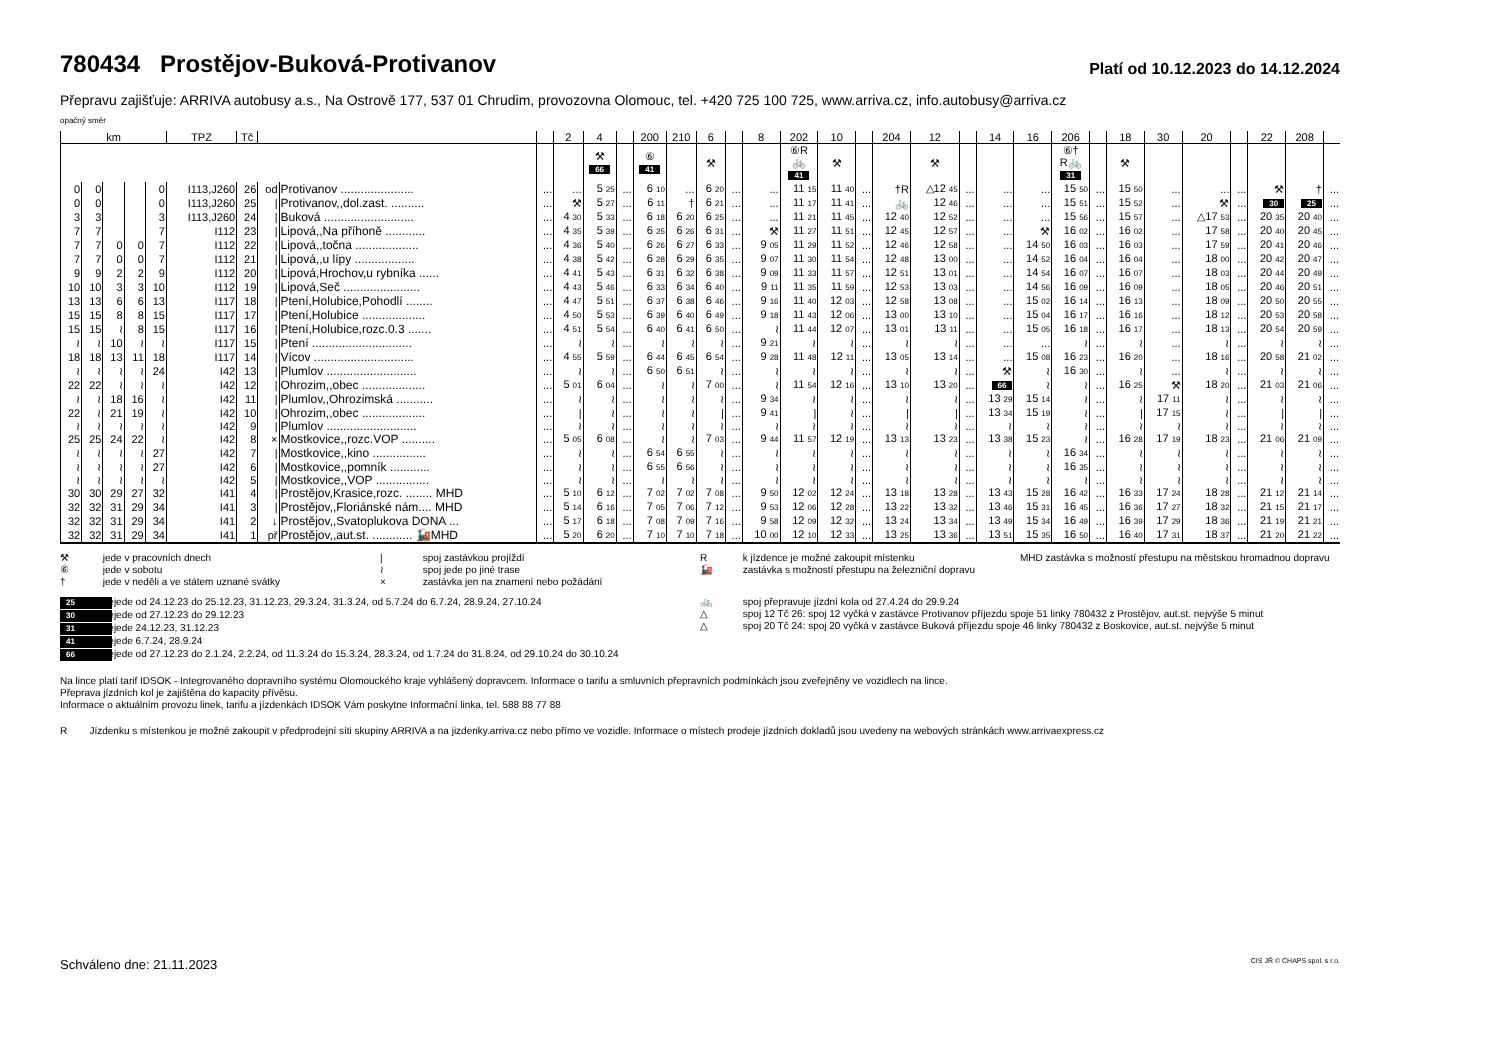780434 Prostějov-Buková-Protivanov
Platí od 10.12.2023 do 14.12.2024
Přepravu zajišťuje: ARRIVA autobusy a.s., Na Ostrově 177, 537 01 Chrudim, provozovna Olomouc, tel. +420 725 100 725, www.arriva.cz, info.autobusy@arriva.cz
opačný směr
| km | | | | | TPZ | Tč | | | | 2 | 4 | | 200 | 210 | 6 | | 8 | 202 | 10 | | 204 | 12 | | 14 | 16 | 206 | | 18 | 30 | 20 | | 22 | 208 | |
| --- | --- | --- | --- | --- | --- | --- | --- | --- | --- | --- | --- | --- | --- | --- | --- | --- | --- | --- | --- | --- | --- | --- | --- | --- | --- | --- | --- | --- | --- | --- | --- | --- | --- | --- |
| | | | | | | | | | | | ⚒ 66 | | ⑥ 41 | | ⚒ | | | ⑥R 🚲 41 | ⚒ | | | ⚒ | | | | ⑥† R🚲 31 | | ⚒ | | | | | | |
| 0 | 0 | | | 0 | I113,J260 | 26 | od | Protivanov ...................... | ... | ... | 5 25 | ... | 6 10 | ... | 6 20 | ... | ... | 11 15 | 11 40 | ... | †R | △12 45 | ... | ... | ... | 15 50 | ... | 15 50 | ... | ... | ... | ⚒ | † | ... |
| 0 | 0 | | | 0 | I113,J260 | 25 | / | Protivanov,,dol.zast. .......... | ... | ⚒ | 5 27 | ... | 6 11 | † | 6 21 | ... | ... | 11 17 | 11 41 | ... | 🚲 | 12 46 | ... | ... | ... | 15 51 | ... | 15 52 | ... | ⚒ | ... | 30 | 25 | ... |
| 3 | 3 | | | 3 | I113,J260 | 24 | / | Buková ........................... | ... | 4 30 | 5 33 | ... | 6 18 | 6 20 | 6 25 | ... | ... | 11 21 | 11 45 | ... | 12 40 | 12 52 | ... | ... | ... | 15 56 | ... | 15 57 | ... | △17 53 | ... | 20 35 | 20 40 | ... |
| 7 | 7 | | | 7 | I112 | 23 | / | Lipová,,Na příhoně ............ | ... | 4 35 | 5 39 | ... | 6 25 | 6 26 | 6 31 | ... | ⚒ | 11 27 | 11 51 | ... | 12 45 | 12 57 | ... | ... | ⚒ | 16 02 | ... | 16 02 | ... | 17 58 | ... | 20 40 | 20 45 | ... |
| 7 | 7 | 0 | 0 | 7 | I112 | 22 | / | Lipová,,točna ................... | ... | 4 36 | 5 40 | ... | 6 26 | 6 27 | 6 33 | ... | 9 05 | 11 29 | 11 52 | ... | 12 46 | 12 58 | ... | ... | 14 50 | 16 03 | ... | 16 03 | ... | 17 59 | ... | 20 41 | 20 46 | ... |
| 7 | 7 | 0 | 0 | 7 | I112 | 21 | / | Lipová,,u lípy .................. | ... | 4 38 | 5 42 | ... | 6 28 | 6 29 | 6 35 | ... | 9 07 | 11 30 | 11 54 | ... | 12 48 | 13 00 | ... | ... | 14 52 | 16 04 | ... | 16 04 | ... | 18 00 | ... | 20 42 | 20 47 | ... |
| 9 | 9 | 2 | 2 | 9 | I112 | 20 | / | Lipová,Hrochov,u rybníka ...... | ... | 4 41 | 5 43 | ... | 6 31 | 6 32 | 6 38 | ... | 9 09 | 11 33 | 11 57 | ... | 12 51 | 13 01 | ... | ... | 14 54 | 16 07 | ... | 16 07 | ... | 18 03 | ... | 20 44 | 20 49 | ... |
| 10 | 10 | 3 | 3 | 10 | I112 | 19 | / | Lipová,Seč ....................... | ... | 4 43 | 5 46 | ... | 6 33 | 6 34 | 6 40 | ... | 9 11 | 11 35 | 11 59 | ... | 12 53 | 13 03 | ... | ... | 14 56 | 16 09 | ... | 16 09 | ... | 18 05 | ... | 20 46 | 20 51 | ... |
| 13 | 13 | 6 | 6 | 13 | I117 | 18 | / | Ptení,Holubice,Pohodlí ........ | ... | 4 47 | 5 51 | ... | 6 37 | 6 38 | 6 46 | ... | 9 16 | 11 40 | 12 03 | ... | 12 58 | 13 08 | ... | ... | 15 02 | 16 14 | ... | 16 13 | ... | 18 09 | ... | 20 50 | 20 55 | ... |
| 15 | 15 | 8 | 8 | 15 | I117 | 17 | / | Ptení,Holubice ................... | ... | 4 50 | 5 53 | ... | 6 39 | 6 40 | 6 49 | ... | 9 18 | 11 43 | 12 06 | ... | 13 00 | 13 10 | ... | ... | 15 04 | 16 17 | ... | 16 16 | ... | 18 12 | ... | 20 53 | 20 58 | ... |
| 15 | 15 | ≀ | 8 | 15 | I117 | 16 | / | Ptení,Holubice,rozc.0.3 ....... | ... | 4 51 | 5 54 | ... | 6 40 | 6 41 | 6 50 | ... | ≀ | 11 44 | 12 07 | ... | 13 01 | 13 11 | ... | ... | 15 05 | 16 18 | ... | 16 17 | ... | 18 13 | ... | 20 54 | 20 59 | ... |
| ≀ | ≀ | 10 | ≀ | ≀ | I117 | 15 | / | Ptení .............................. | ... | ≀ | ≀ | ... | ≀ | ≀ | ≀ | ... | 9 21 | ≀ | ≀ | ... | ≀ | ≀ | ... | ... | ... | ≀ | ... | ≀ | ... | ≀ | ... | ≀ | ≀ | ... |
| 18 | 18 | 13 | 11 | 18 | I117 | 14 | / | Vícov .............................. | ... | 4 55 | 5 59 | ... | 6 44 | 6 45 | 6 54 | ... | 9 28 | 11 48 | 12 11 | ... | 13 05 | 13 14 | ... | ... | 15 08 | 16 23 | ... | 16 20 | ... | 18 16 | ... | 20 58 | 21 02 | ... |
| ≀ | ≀ | ≀ | ≀ | 24 | I42 | 13 | / | Plumlov ........................... | ... | ≀ | ≀ | ... | 6 50 | 6 51 | ≀ | ... | ≀ | ≀ | ≀ | ... | ≀ | ≀ | ... | ⚒ | ≀ | 16 30 | ... | ≀ | ... | ≀ | ... | ≀ | ≀ | ... |
| 22 | 22 | ≀ | ≀ | ≀ | I42 | 12 | / | Ohrozim,,obec ................... | ... | 5 01 | 6 04 | ... | ≀ | ≀ | 7 00 | ... | ≀ | 11 54 | 12 16 | ... | 13 10 | 13 20 | ... | 66 | ≀ | ≀ | ... | 16 25 | ⚒ | 18 20 | ... | 21 03 | 21 06 | ... |
| ≀ | ≀ | 18 | 16 | ≀ | I42 | 11 | / | Plumlov,,Ohrozimská ........... | ... | ≀ | ≀ | ... | ≀ | ≀ | ≀ | ... | 9 34 | ≀ | ≀ | ... | ≀ | ≀ | ... | 13 29 | 15 14 | ≀ | ... | ≀ | 17 11 | ≀ | ... | ≀ | ≀ | ... |
| 22 | ≀ | 21 | 19 | ≀ | I42 | 10 | / | Ohrozim,,obec ................... | ... | / | ≀ | ... | ≀ | ≀ | / | ... | 9 41 | / | ≀ | ... | / | / | ... | 13 34 | 15 19 | ≀ | ... | / | 17 15 | ≀ | ... | / | / | ... |
| ≀ | ≀ | ≀ | ≀ | ≀ | I42 | 9 | / | Plumlov ........................... | ... | ≀ | ≀ | ... | ≀ | ≀ | ≀ | ... | ≀ | ≀ | ≀ | ... | ≀ | ≀ | ... | ≀ | ≀ | ≀ | ... | ≀ | ≀ | ≀ | ... | ≀ | ≀ | ... |
| 25 | 25 | 24 | 22 | ≀ | I42 | 8 | × | Mostkovice,,rozc.VOP .......... | ... | 5 05 | 6 08 | ... | ≀ | ≀ | 7 03 | ... | 9 44 | 11 57 | 12 19 | ... | 13 13 | 13 23 | ... | 13 38 | 15 23 | ≀ | ... | 16 28 | 17 19 | 18 23 | ... | 21 06 | 21 09 | ... |
| ≀ | ≀ | ≀ | ≀ | 27 | I42 | 7 | / | Mostkovice,,kino ................ | ... | ≀ | ≀ | ... | 6 54 | 6 55 | ≀ | ... | ≀ | ≀ | ≀ | ... | ≀ | ≀ | ... | ≀ | ≀ | 16 34 | ... | ≀ | ≀ | ≀ | ... | ≀ | ≀ | ... |
| ≀ | ≀ | ≀ | ≀ | 27 | I42 | 6 | / | Mostkovice,,pomník ............ | ... | ≀ | ≀ | ... | 6 55 | 6 56 | ≀ | ... | ≀ | ≀ | ≀ | ... | ≀ | ≀ | ... | ≀ | ≀ | 16 35 | ... | ≀ | ≀ | ≀ | ... | ≀ | ≀ | ... |
| ≀ | ≀ | ≀ | ≀ | ≀ | I42 | 5 | / | Mostkovice,,VOP ................ | ... | ≀ | ≀ | ... | ≀ | ≀ | ≀ | ... | ≀ | ≀ | ≀ | ... | ≀ | ≀ | ... | ≀ | ≀ | ≀ | ... | ≀ | ≀ | ≀ | ... | ≀ | ≀ | ... |
| 30 | 30 | 29 | 27 | 32 | I41 | 4 | / | Prostějov,Krasice,rozc. ........ MHD | ... | 5 10 | 6 12 | ... | 7 02 | 7 02 | 7 08 | ... | 9 50 | 12 02 | 12 24 | ... | 13 18 | 13 28 | ... | 13 43 | 15 28 | 16 42 | ... | 16 33 | 17 24 | 18 28 | ... | 21 12 | 21 14 | ... |
| 32 | 32 | 31 | 29 | 34 | I41 | 3 | / | Prostějov,,Floriánské nám.... MHD | ... | 5 14 | 6 16 | ... | 7 05 | 7 06 | 7 12 | ... | 9 53 | 12 06 | 12 28 | ... | 13 22 | 13 32 | ... | 13 46 | 15 31 | 16 45 | ... | 16 36 | 17 27 | 18 32 | ... | 21 15 | 21 17 | ... |
| 32 | 32 | 31 | 29 | 34 | I41 | 2 | ↓ | Prostějov,,Svatoplukova DONA ... | ... | 5 17 | 6 18 | ... | 7 08 | 7 09 | 7 16 | ... | 9 58 | 12 09 | 12 32 | ... | 13 24 | 13 34 | ... | 13 49 | 15 34 | 16 49 | ... | 16 39 | 17 29 | 18 36 | ... | 21 19 | 21 21 | ... |
| 32 | 32 | 31 | 29 | 34 | I41 | 1 | př | Prostějov,,aut.st. ............ 🚂MHD | ... | 5 20 | 6 20 | ... | 7 10 | 7 10 | 7 18 | ... | 10 00 | 12 10 | 12 33 | ... | 13 25 | 13 36 | ... | 13 51 | 15 35 | 16 50 | ... | 16 40 | 17 31 | 18 37 | ... | 21 20 | 21 22 | ... |
⚒ jede v pracovních dnech
⑥ jede v sobotu
† jede v neděli a ve státem uznané svátky
| spoj zastávkou projíždí
≀ spoj jede po jiné trase
× zastávka jen na znamení nebo požádání
R k jízdence je možné zakoupit místenku
🚂 zastávka s možností přestupu na železniční dopravu
MHD zastávka s možností přestupu na městskou hromadnou dopravu
25 nejede od 24.12.23 do 25.12.23, 31.12.23, 29.3.24, 31.3.24, od 5.7.24 do 6.7.24, 28.9.24, 27.10.24
30 nejede od 27.12.23 do 29.12.23
31 nejede 24.12.23, 31.12.23
41 nejede 6.7.24, 28.9.24
66 nejede od 27.12.23 do 2.1.24, 2.2.24, od 11.3.24 do 15.3.24, 28.3.24, od 1.7.24 do 31.8.24, od 29.10.24 do 30.10.24
🚲 spoj přepravuje jízdní kola od 27.4.24 do 29.9.24
△ spoj 12 Tč 26: spoj 12 vyčká v zastávce Protivanov příjezdu spoje 51 linky 780432 z Prostějov, aut.st. nejvýše 5 minut
△ spoj 20 Tč 24: spoj 20 vyčká v zastávce Buková příjezdu spoje 46 linky 780432 z Boskovice, aut.st. nejvýše 5 minut
Na lince platí tarif IDSOK - Integrovaného dopravního systému Olomouckého kraje vyhlášený dopravcem. Informace o tarifu a smluvních přepravních podmínkách jsou zveřejněny ve vozidlech na lince.
Přeprava jízdních kol je zajištěna do kapacity přívěsu.
Informace o aktuálním provozu linek, tarifu a jízdenkách IDSOK Vám poskytne Informační linka, tel. 588 88 77 88
R Jízdenku s místenkou je možné zakoupit v předprodejní síti skupiny ARRIVA a na jizdenky.arriva.cz nebo přímo ve vozidle. Informace o místech prodeje jízdních dokladů jsou uvedeny na webových stránkách www.arrivaexpress.cz
Schváleno dne: 21.11.2023 CIS JŘ © CHAPS spol. s r.o.